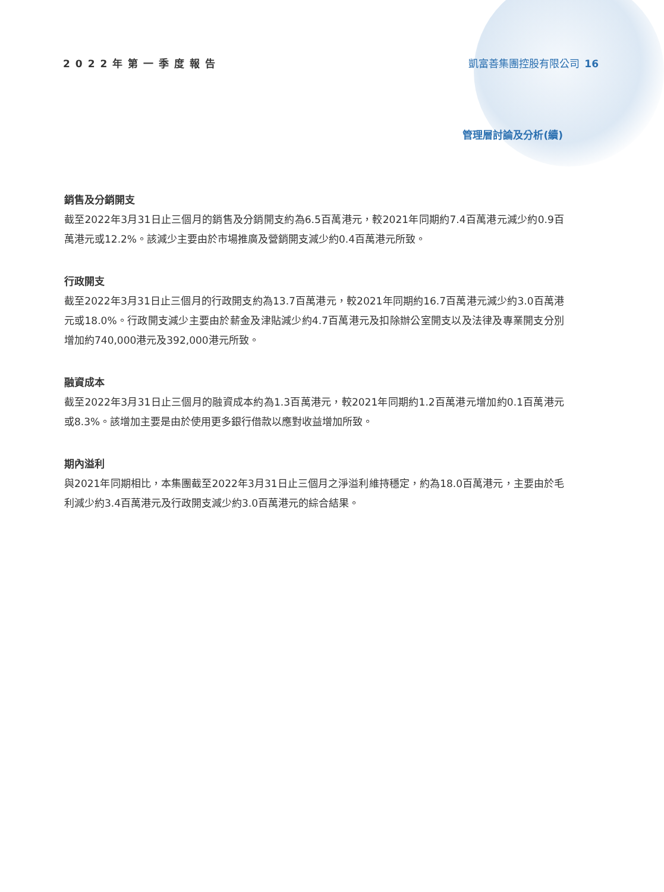2022年第一季度報告 凱富善集團控股有限公司 16
管理層討論及分析(續)
銷售及分銷開支
截至2022年3月31日止三個月的銷售及分銷開支約為6.5百萬港元，較2021年同期約7.4百萬港元減少約0.9百萬港元或12.2%。該減少主要由於市場推廣及營銷開支減少約0.4百萬港元所致。
行政開支
截至2022年3月31日止三個月的行政開支約為13.7百萬港元，較2021年同期約16.7百萬港元減少約3.0百萬港元或18.0%。行政開支減少主要由於薪金及津貼減少約4.7百萬港元及扣除辦公室開支以及法律及專業開支分別增加約740,000港元及392,000港元所致。
融資成本
截至2022年3月31日止三個月的融資成本約為1.3百萬港元，較2021年同期約1.2百萬港元增加約0.1百萬港元或8.3%。該增加主要是由於使用更多銀行借款以應對收益增加所致。
期內溢利
與2021年同期相比，本集團截至2022年3月31日止三個月之淨溢利維持穩定，約為18.0百萬港元，主要由於毛利減少約3.4百萬港元及行政開支減少約3.0百萬港元的綜合結果。